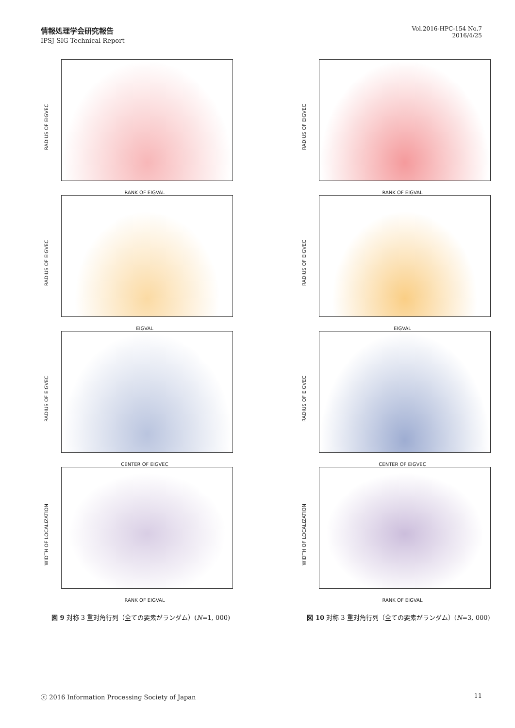情報処理学会研究報告
IPSJ SIG Technical Report
Vol.2016-HPC-154 No.7
2016/4/25
RADIUS OF EIGVEC
RANK OF EIGVAL
RADIUS OF EIGVEC
EIGVAL
RADIUS OF EIGVEC
CENTER OF EIGVEC
WIDTH OF LOCALIZATION
RANK OF EIGVAL
図 9 対称 3 重対角行列（全ての要素がランダム）(N=1, 000)
RADIUS OF EIGVEC
RANK OF EIGVAL
RADIUS OF EIGVEC
EIGVAL
RADIUS OF EIGVEC
CENTER OF EIGVEC
WIDTH OF LOCALIZATION
RANK OF EIGVAL
図 10 対称 3 重対角行列（全ての要素がランダム）(N=3, 000)
ⓒ 2016 Information Processing Society of Japan 11